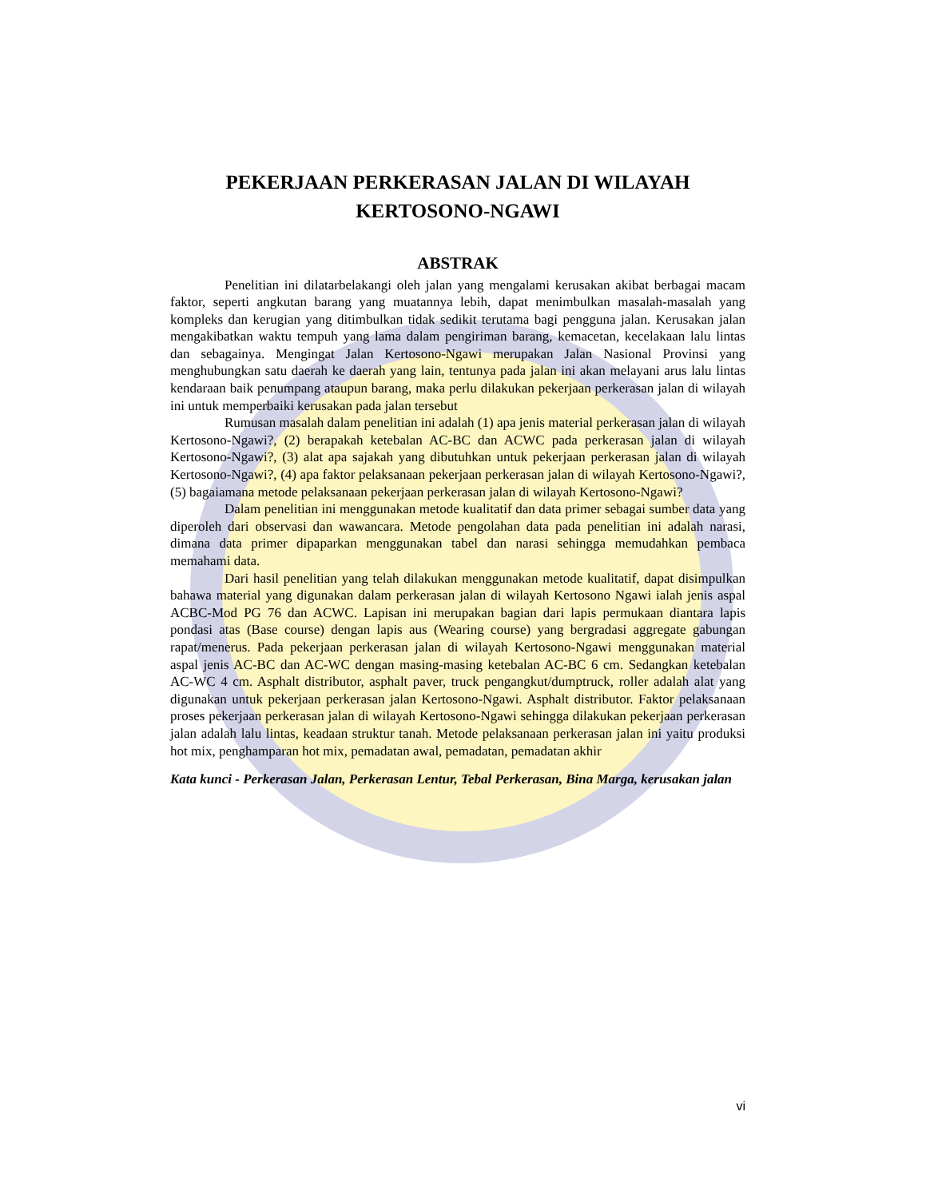PEKERJAAN PERKERASAN JALAN DI WILAYAH
KERTOSONO-NGAWI
ABSTRAK
Penelitian ini dilatarbelakangi oleh jalan yang mengalami kerusakan akibat berbagai macam faktor, seperti angkutan barang yang muatannya lebih, dapat menimbulkan masalah-masalah yang kompleks dan kerugian yang ditimbulkan tidak sedikit terutama bagi pengguna jalan. Kerusakan jalan mengakibatkan waktu tempuh yang lama dalam pengiriman barang, kemacetan, kecelakaan lalu lintas dan sebagainya. Mengingat Jalan Kertosono-Ngawi merupakan Jalan Nasional Provinsi yang menghubungkan satu daerah ke daerah yang lain, tentunya pada jalan ini akan melayani arus lalu lintas kendaraan baik penumpang ataupun barang, maka perlu dilakukan pekerjaan perkerasan jalan di wilayah ini untuk memperbaiki kerusakan pada jalan tersebut
Rumusan masalah dalam penelitian ini adalah (1) apa jenis material perkerasan jalan di wilayah Kertosono-Ngawi?, (2) berapakah ketebalan AC-BC dan ACWC pada perkerasan jalan di wilayah Kertosono-Ngawi?, (3) alat apa sajakah yang dibutuhkan untuk pekerjaan perkerasan jalan di wilayah Kertosono-Ngawi?, (4) apa faktor pelaksanaan pekerjaan perkerasan jalan di wilayah Kertosono-Ngawi?, (5) bagaiamana metode pelaksanaan pekerjaan perkerasan jalan di wilayah Kertosono-Ngawi?
Dalam penelitian ini menggunakan metode kualitatif dan data primer sebagai sumber data yang diperoleh dari observasi dan wawancara. Metode pengolahan data pada penelitian ini adalah narasi, dimana data primer dipaparkan menggunakan tabel dan narasi sehingga memudahkan pembaca memahami data.
Dari hasil penelitian yang telah dilakukan menggunakan metode kualitatif, dapat disimpulkan bahawa material yang digunakan dalam perkerasan jalan di wilayah Kertosono Ngawi ialah jenis aspal ACBC-Mod PG 76 dan ACWC. Lapisan ini merupakan bagian dari lapis permukaan diantara lapis pondasi atas (Base course) dengan lapis aus (Wearing course) yang bergradasi aggregate gabungan rapat/menerus. Pada pekerjaan perkerasan jalan di wilayah Kertosono-Ngawi menggunakan material aspal jenis AC-BC dan AC-WC dengan masing-masing ketebalan AC-BC 6 cm. Sedangkan ketebalan AC-WC 4 cm. Asphalt distributor, asphalt paver, truck pengangkut/dumptruck, roller adalah alat yang digunakan untuk pekerjaan perkerasan jalan Kertosono-Ngawi. Asphalt distributor. Faktor pelaksanaan proses pekerjaan perkerasan jalan di wilayah Kertosono-Ngawi sehingga dilakukan pekerjaan perkerasan jalan adalah lalu lintas, keadaan struktur tanah. Metode pelaksanaan perkerasan jalan ini yaitu produksi hot mix, penghamparan hot mix, pemadatan awal, pemadatan, pemadatan akhir
Kata kunci - Perkerasan Jalan, Perkerasan Lentur, Tebal Perkerasan, Bina Marga, kerusakan jalan
vi